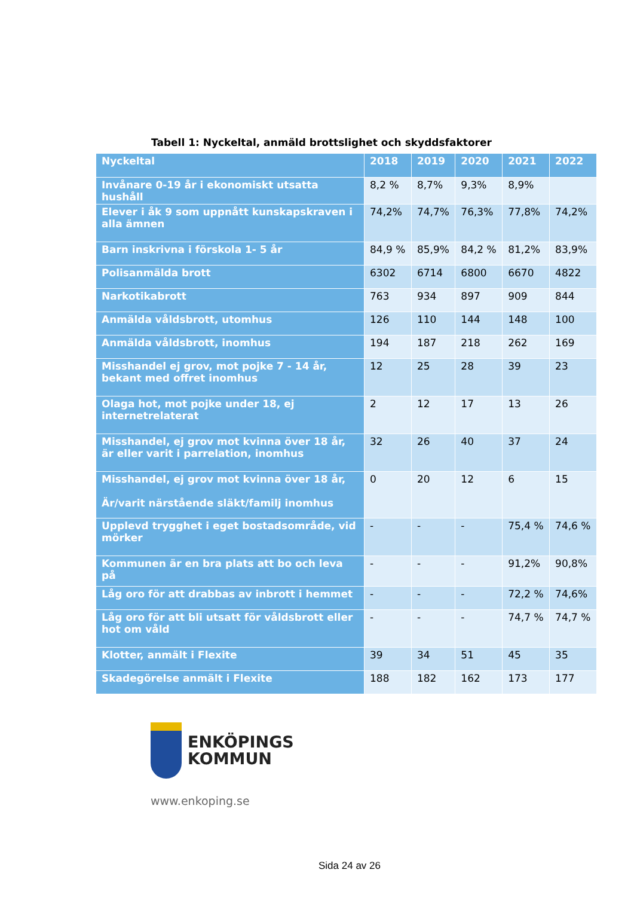Tabell 1: Nyckeltal, anmäld brottslighet och skyddsfaktorer
| Nyckeltal | 2018 | 2019 | 2020 | 2021 | 2022 |
| --- | --- | --- | --- | --- | --- |
| Invånare 0-19 år i ekonomiskt utsatta hushåll | 8,2 % | 8,7% | 9,3% | 8,9% | |
| Elever i åk 9 som uppnått kunskapskraven i alla ämnen | 74,2% | 74,7% | 76,3% | 77,8% | 74,2% |
| Barn inskrivna i förskola 1- 5 år | 84,9 % | 85,9% | 84,2 % | 81,2% | 83,9% |
| Polisanmälda brott | 6302 | 6714 | 6800 | 6670 | 4822 |
| Narkotikabrott | 763 | 934 | 897 | 909 | 844 |
| Anmälda våldsbrott, utomhus | 126 | 110 | 144 | 148 | 100 |
| Anmälda våldsbrott, inomhus | 194 | 187 | 218 | 262 | 169 |
| Misshandel ej grov, mot pojke 7 - 14 år, bekant med offret inomhus | 12 | 25 | 28 | 39 | 23 |
| Olaga hot, mot pojke under 18, ej internetrelaterat | 2 | 12 | 17 | 13 | 26 |
| Misshandel, ej grov mot kvinna över 18 år, är eller varit i parrelation, inomhus | 32 | 26 | 40 | 37 | 24 |
| Misshandel, ej grov mot kvinna över 18 år, Är/varit närstående släkt/familj inomhus | 0 | 20 | 12 | 6 | 15 |
| Upplevd trygghet i eget bostadsområde, vid mörker | - | - | - | 75,4 % | 74,6 % |
| Kommunen är en bra plats att bo och leva på | - | - | - | 91,2% | 90,8% |
| Låg oro för att drabbas av inbrott i hemmet | - | - | - | 72,2 % | 74,6% |
| Låg oro för att bli utsatt för våldsbrott eller hot om våld | - | - | - | 74,7 % | 74,7 % |
| Klotter, anmält i Flexite | 39 | 34 | 51 | 45 | 35 |
| Skadegörelse anmält i Flexite | 188 | 182 | 162 | 173 | 177 |
ENKÖPINGS
KOMMUN
www.enkoping.se
Sida 24 av 26